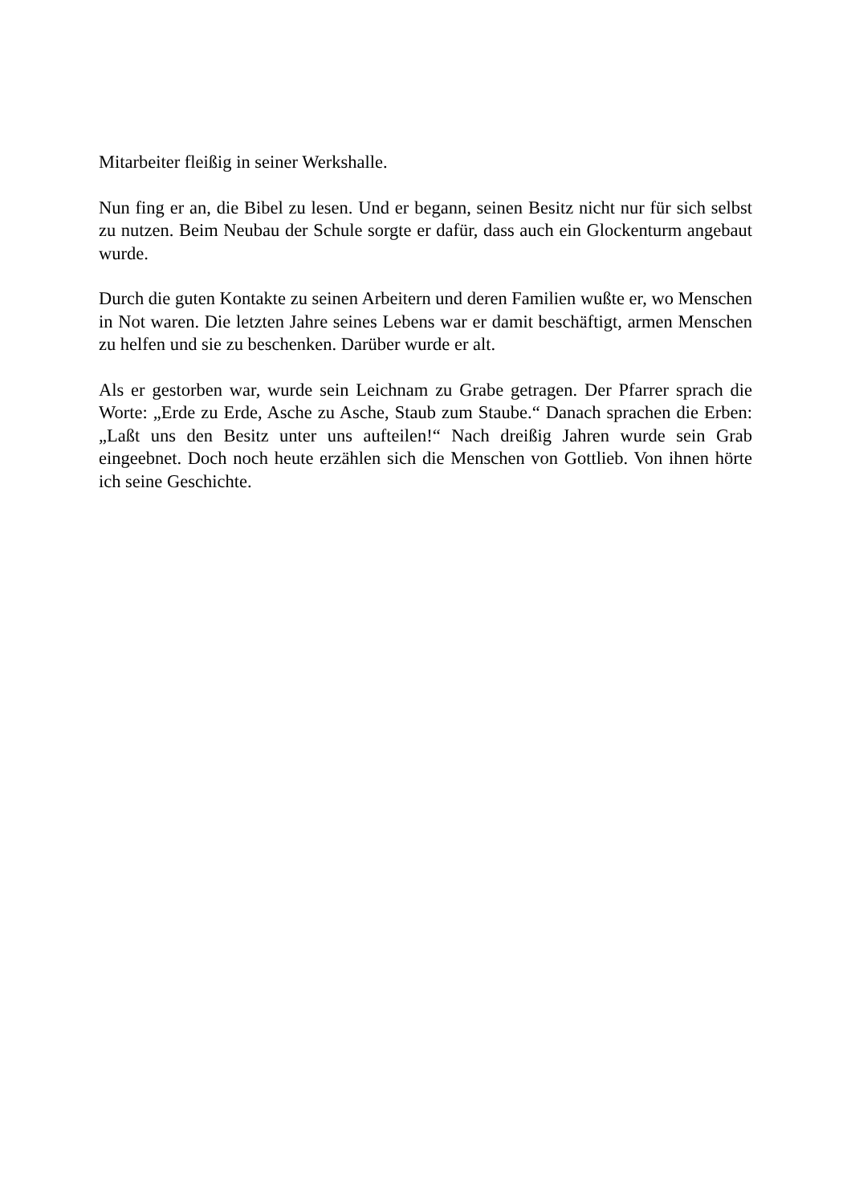Mitarbeiter fleißig in seiner Werkshalle.
Nun fing er an, die Bibel zu lesen. Und er begann, seinen Besitz nicht nur für sich selbst zu nutzen. Beim Neubau der Schule sorgte er dafür, dass auch ein Glockenturm angebaut wurde.
Durch die guten Kontakte zu seinen Arbeitern und deren Familien wußte er, wo Menschen in Not waren. Die letzten Jahre seines Lebens war er damit beschäftigt, armen Menschen zu helfen und sie zu beschenken. Darüber wurde er alt.
Als er gestorben war, wurde sein Leichnam zu Grabe getragen. Der Pfarrer sprach die Worte: „Erde zu Erde, Asche zu Asche, Staub zum Staube.“ Danach sprachen die Erben: „Laßt uns den Besitz unter uns aufteilen!“ Nach dreißig Jahren wurde sein Grab eingeebnet. Doch noch heute erzählen sich die Menschen von Gottlieb. Von ihnen hörte ich seine Geschichte.